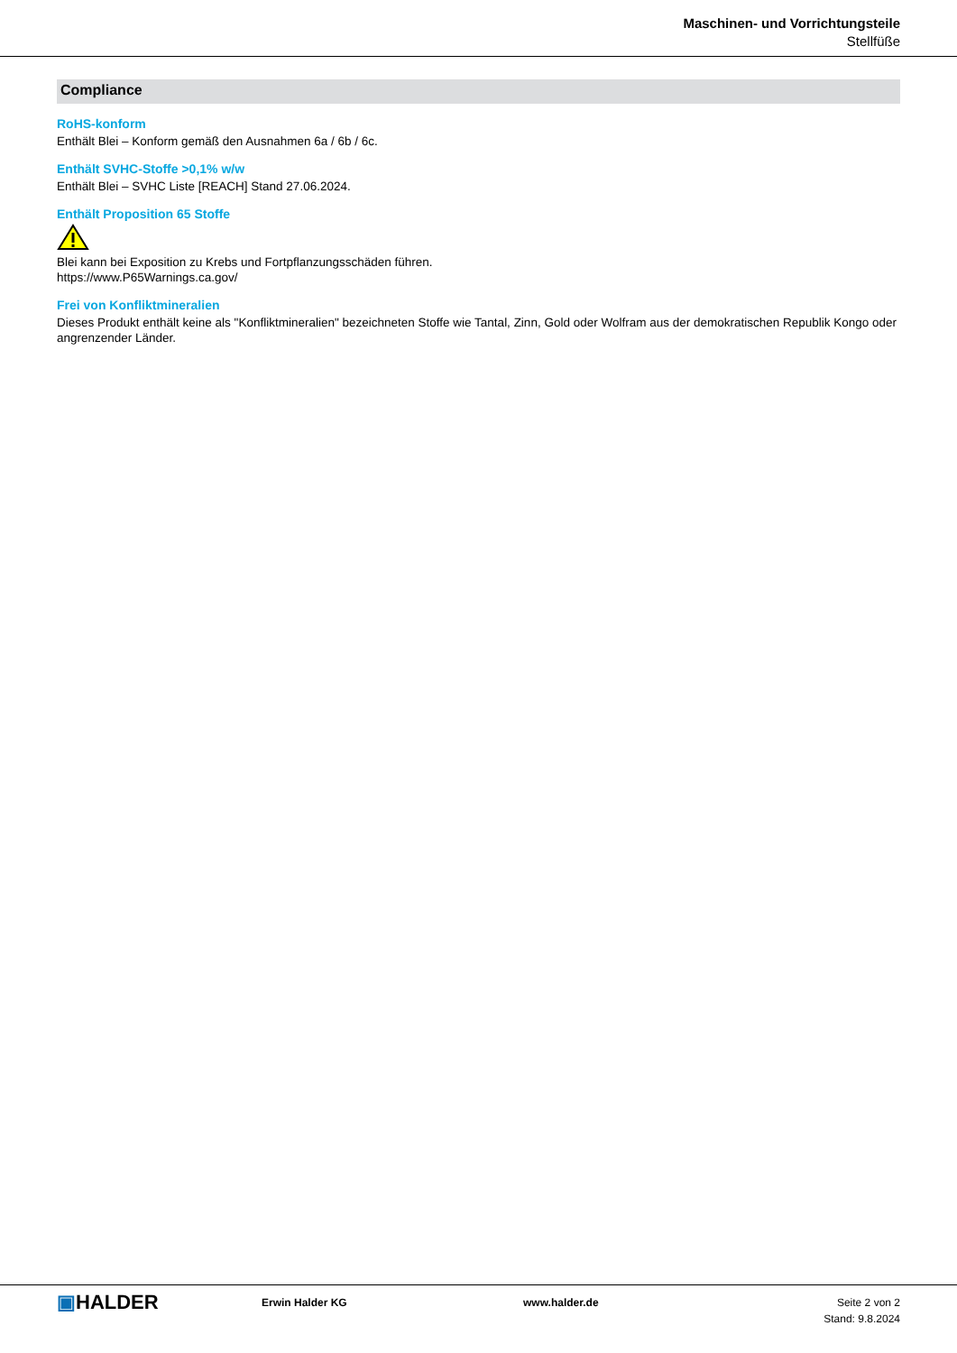Maschinen- und Vorrichtungsteile
Stellfüße
Compliance
RoHS-konform
Enthält Blei – Konform gemäß den Ausnahmen 6a / 6b / 6c.
Enthält SVHC-Stoffe >0,1% w/w
Enthält Blei – SVHC Liste [REACH] Stand 27.06.2024.
Enthält Proposition 65 Stoffe
Blei kann bei Exposition zu Krebs und Fortpflanzungsschäden führen.
https://www.P65Warnings.ca.gov/
Frei von Konfliktmineralien
Dieses Produkt enthält keine als "Konfliktmineralien" bezeichneten Stoffe wie Tantal, Zinn, Gold oder Wolfram aus der demokratischen Republik Kongo oder angrenzender Länder.
▣HALDER
Erwin Halder KG www.halder.de Seite 2 von 2
Stand: 9.8.2024